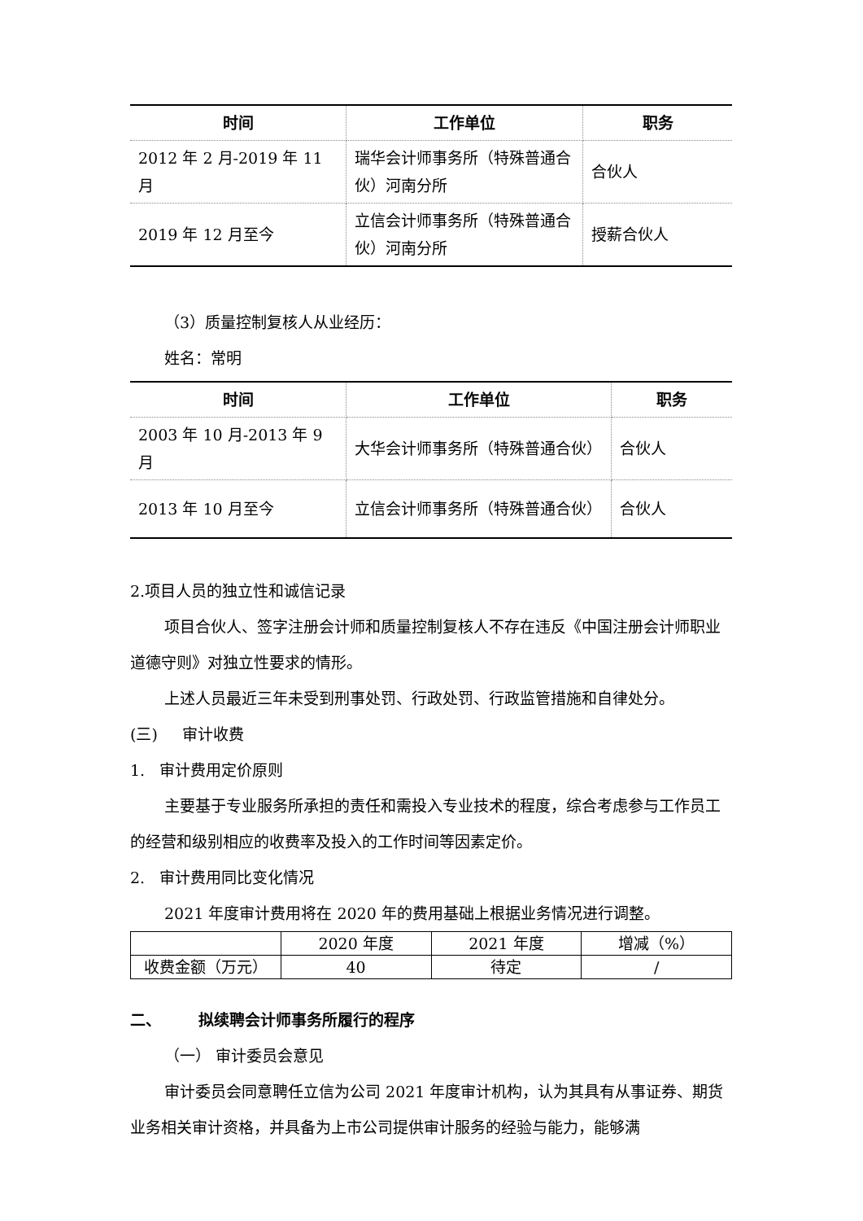| 时间 | 工作单位 | 职务 |
| --- | --- | --- |
| 2012 年 2 月-2019 年 11 月 | 瑞华会计师事务所（特殊普通合伙）河南分所 | 合伙人 |
| 2019 年 12 月至今 | 立信会计师事务所（特殊普通合伙）河南分所 | 授薪合伙人 |
（3）质量控制复核人从业经历：
姓名：常明
| 时间 | 工作单位 | 职务 |
| --- | --- | --- |
| 2003 年 10 月-2013 年 9 月 | 大华会计师事务所（特殊普通合伙） | 合伙人 |
| 2013 年 10 月至今 | 立信会计师事务所（特殊普通合伙） | 合伙人 |
2.项目人员的独立性和诚信记录
项目合伙人、签字注册会计师和质量控制复核人不存在违反《中国注册会计师职业道德守则》对独立性要求的情形。
上述人员最近三年未受到刑事处罚、行政处罚、行政监管措施和自律处分。
(三) 审计收费
1. 审计费用定价原则
主要基于专业服务所承担的责任和需投入专业技术的程度，综合考虑参与工作员工的经营和级别相应的收费率及投入的工作时间等因素定价。
2. 审计费用同比变化情况
2021 年度审计费用将在 2020 年的费用基础上根据业务情况进行调整。
| | 2020 年度 | 2021 年度 | 增减（%） |
| 收费金额（万元） | 40 | 待定 | / |
二、 拟续聘会计师事务所履行的程序
（一） 审计委员会意见
审计委员会同意聘任立信为公司 2021 年度审计机构，认为其具有从事证券、期货业务相关审计资格，并具备为上市公司提供审计服务的经验与能力，能够满